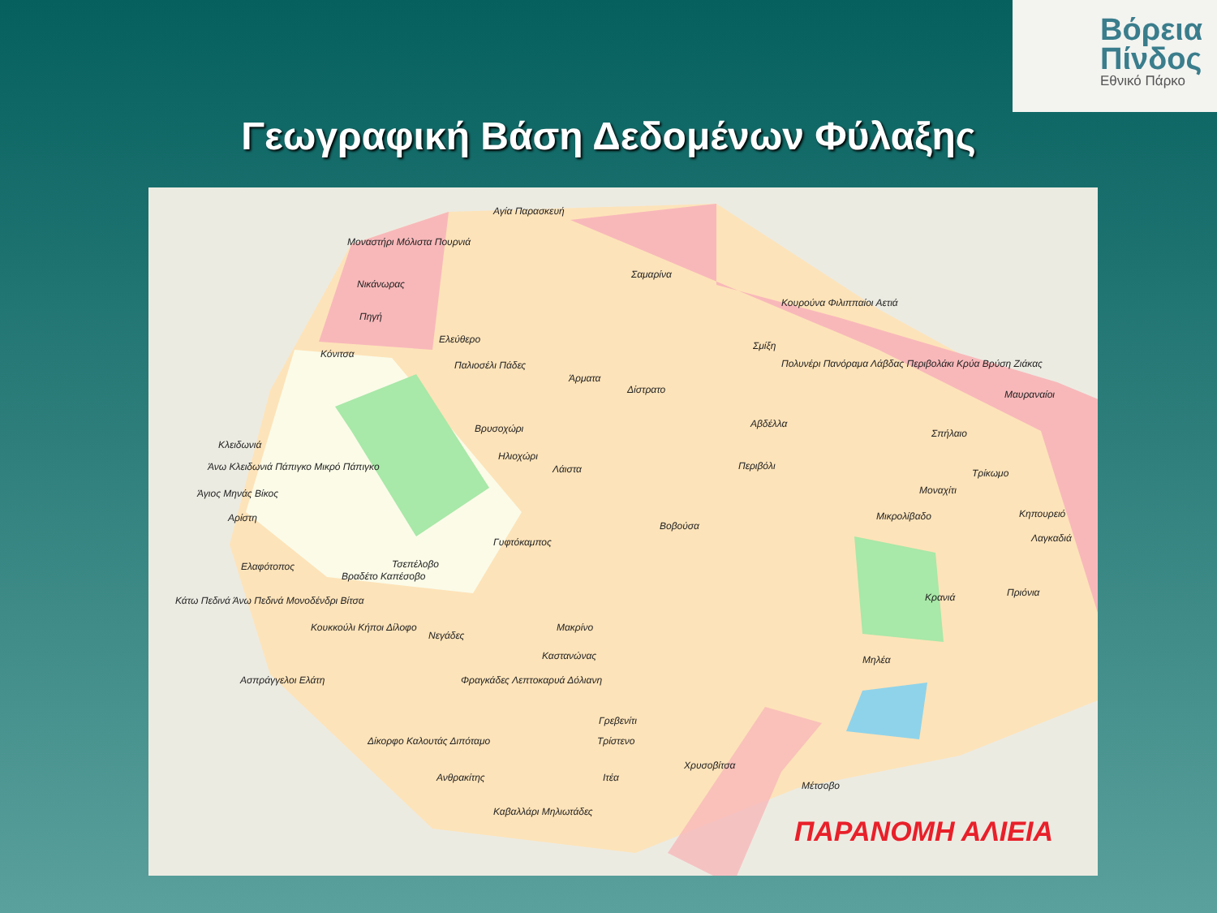Βόρεια
Πίνδος
Εθνικό Πάρκο
Γεωγραφική Βάση Δεδομένων Φύλαξης
Αγία Παρασκευή
Μοναστήρι Μόλιστα Πουρνιά
Σαμαρίνα
Νικάνωρας
Κουρούνα Φιλιππαίοι Αετιά
Πηγή
Ελεύθερο
Κόνιτσα
Σμίξη
Παλιοσέλι Πάδες
Άρματα
Δίστρατο
Πολυνέρι Πανόραμα Λάβδας Περιβολάκι Κρύα Βρύση Ζιάκας
Μαυραναίοι
Βρυσοχώρι Αβδέλλα
Σπήλαιο
Κλειδωνιά
Ηλιοχώρι
Άνω Κλειδωνιά Πάπιγκο Μικρό Πάπιγκο Λάιστα Περιβόλι
Τρίκωμο
Άγιος Μηνάς Βίκος Μοναχίτι
Αρίστη Μικρολίβαδο Κηπουρειό
Βοβούσα
Γυφτόκαμπος Λαγκαδιά
Ελαφότοπος Τσεπέλοβο
Βραδέτο Καπέσοβο
Κάτω Πεδινά Άνω Πεδινά Μονοδένδρι Βίτσα Κρανιά Πριόνια
Κουκκούλι Κήποι Δίλοφο
Νεγάδες
Μακρίνο
Καστανώνας Μηλέα
Ασπράγγελοι Ελάτη Φραγκάδες Λεπτοκαρυά Δόλιανη
Γρεβενίτι
Δίκορφο Καλουτάς Διπόταμο Τρίστενο
Χρυσοβίτσα
Ανθρακίτης Ιτέα
Μέτσοβο
Καβαλλάρι Μηλιωτάδες
ΠΑΡΑΝΟΜΗ ΑΛΙΕΙΑ